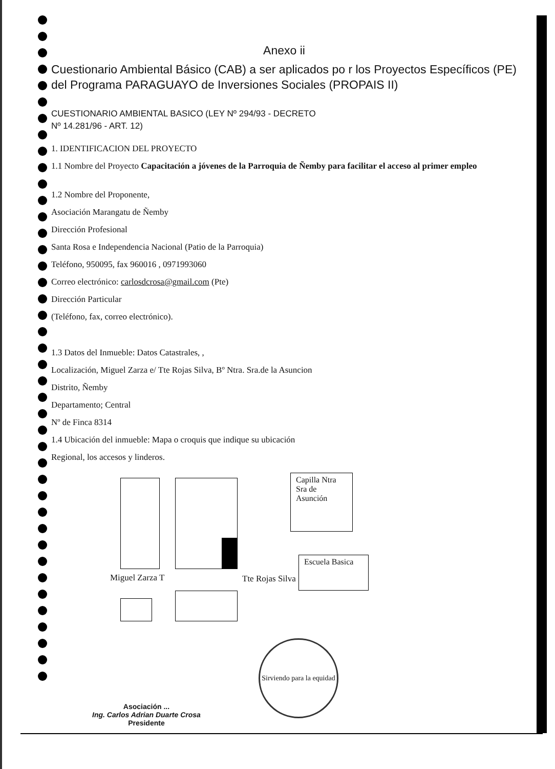Anexo ii
Cuestionario Ambiental Básico (CAB) a ser aplicados po r los Proyectos Específicos (PE) del Programa PARAGUAYO de Inversiones Sociales (PROPAIS II)
CUESTIONARIO AMBIENTAL BASICO (LEY Nº 294/93 - DECRETO
Nº 14.281/96 - ART. 12)
1. IDENTIFICACION DEL PROYECTO
1.1 Nombre del Proyecto Capacitación a jóvenes de la Parroquia de Ñemby para facilitar el acceso al primer empleo
1.2 Nombre del Proponente,
Asociación Marangatu de Ñemby
Dirección Profesional
Santa Rosa e Independencia Nacional (Patio de la Parroquia)
Teléfono, 950095, fax 960016 , 0971993060
Correo electrónico: carlosdcrosa@gmail.com (Pte)
Dirección Particular
(Teléfono, fax, correo electrónico).
1.3 Datos del Inmueble: Datos Catastrales, ,
Localización, Miguel Zarza e/ Tte Rojas Silva, Bº Ntra. Sra.de la Asuncion
Distrito, Ñemby
Departamento; Central
Nº de Finca 8314
1.4 Ubicación del inmueble: Mapa o croquis que indique su ubicación
Regional, los accesos y linderos.
Capilla Ntra Sra de Asunción
Miguel Zarza T Tte Rojas Silva
Escuela Basica
Sirviendo para la equidad
Asociación ...
Ing. Carlos Adrian Duarte Crosa
Presidente